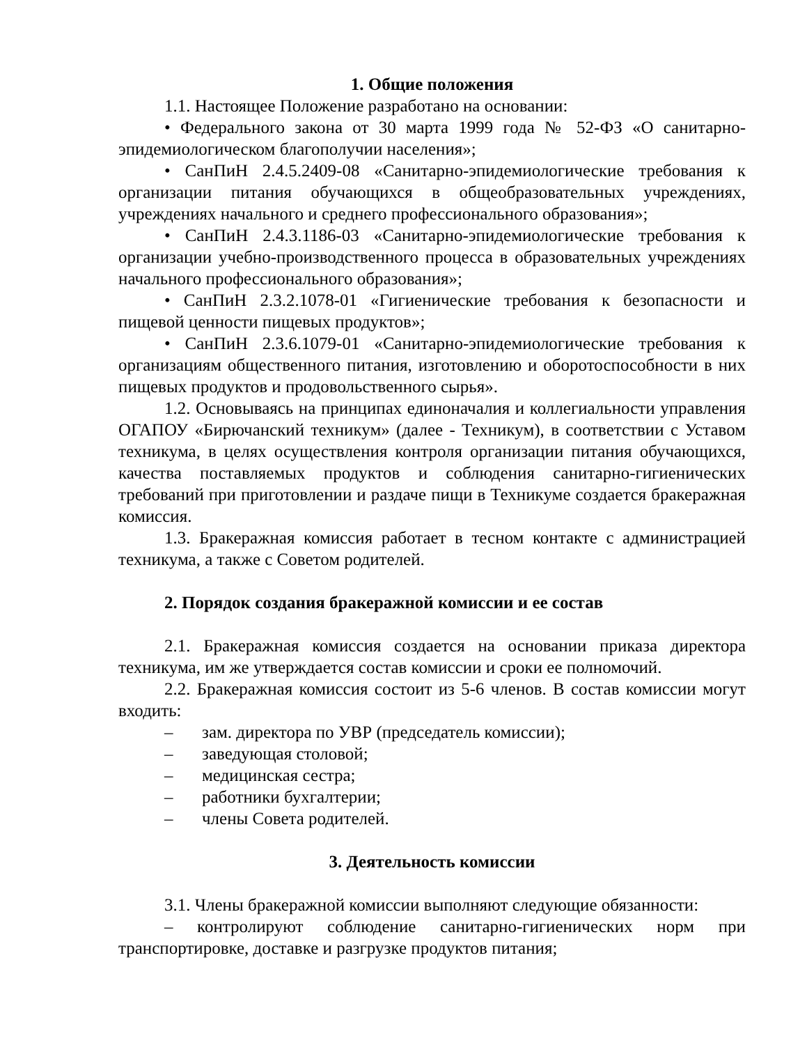1. Общие положения
1.1. Настоящее Положение разработано на основании:
• Федерального закона от 30 марта 1999 года № 52-ФЗ «О санитарно-эпидемиологическом благополучии населения»;
• СанПиН 2.4.5.2409-08 «Санитарно-эпидемиологические требования к организации питания обучающихся в общеобразовательных учреждениях, учреждениях начального и среднего профессионального образования»;
• СанПиН 2.4.3.1186-03 «Санитарно-эпидемиологические требования к организации учебно-производственного процесса в образовательных учреждениях начального профессионального образования»;
• СанПиН 2.3.2.1078-01 «Гигиенические требования к безопасности и пищевой ценности пищевых продуктов»;
• СанПиН 2.3.6.1079-01 «Санитарно-эпидемиологические требования к организациям общественного питания, изготовлению и оборотоспособности в них пищевых продуктов и продовольственного сырья».
1.2. Основываясь на принципах единоначалия и коллегиальности управления ОГАПОУ «Бирючанский техникум» (далее - Техникум), в соответствии с Уставом техникума, в целях осуществления контроля организации питания обучающихся, качества поставляемых продуктов и соблюдения санитарно-гигиенических требований при приготовлении и раздаче пищи в Техникуме создается бракеражная комиссия.
1.3. Бракеражная комиссия работает в тесном контакте с администрацией техникума, а также с Советом родителей.
2. Порядок создания бракеражной комиссии и ее состав
2.1. Бракеражная комиссия создается на основании приказа директора техникума, им же утверждается состав комиссии и сроки ее полномочий.
2.2. Бракеражная комиссия состоит из 5-6 членов. В состав комиссии могут входить:
– зам. директора по УВР (председатель комиссии);
– заведующая столовой;
– медицинская сестра;
– работники бухгалтерии;
– члены Совета родителей.
3. Деятельность комиссии
3.1. Члены бракеражной комиссии выполняют следующие обязанности:
– контролируют соблюдение санитарно-гигиенических норм при транспортировке, доставке и разгрузке продуктов питания;